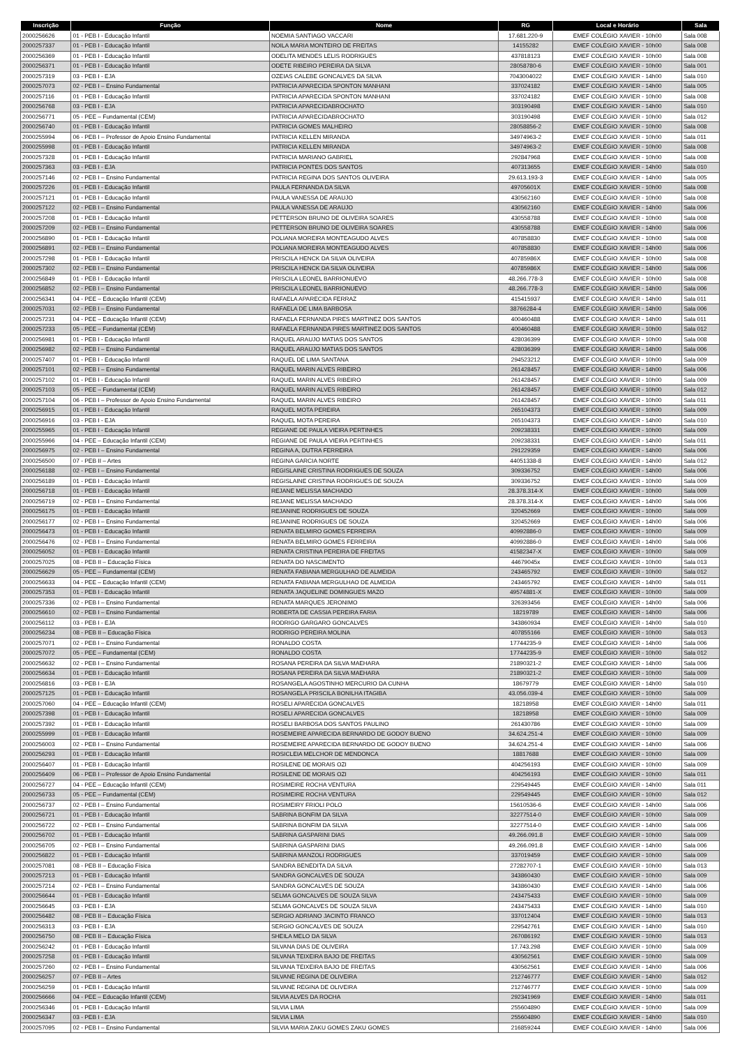| Inscrição | Função | Nome | RG | Local e Horário | Sala |
| --- | --- | --- | --- | --- | --- |
| 2000256626 | 01 - PEB I - Educação Infantil | NOEMIA SANTIAGO VACCARI | 17.681.220-9 | EMEF COLÉGIO XAVIER - 10h00 | Sala 008 |
| 2000257337 | 01 - PEB I - Educação Infantil | NOILA MARIA MONTEIRO DE FREITAS | 14155282 | EMEF COLÉGIO XAVIER - 10h00 | Sala 008 |
| 2000256369 | 01 - PEB I - Educação Infantil | ODELITA MENDES LELIS RODRIGUES | 437818123 | EMEF COLÉGIO XAVIER - 10h00 | Sala 008 |
| 2000256371 | 01 - PEB I - Educação Infantil | ODETE RIBEIRO PEREIRA DA SILVA | 28058780-6 | EMEF COLÉGIO XAVIER - 10h00 | Sala 001 |
| 2000257319 | 03 - PEB I - EJA | OZEIAS CALEBE GONCALVES DA SILVA | 7043004022 | EMEF COLÉGIO XAVIER - 14h00 | Sala 010 |
| 2000257073 | 02 - PEB I – Ensino Fundamental | PATRICIA APARECIDA SPONTON MANHANI | 337024182 | EMEF COLÉGIO XAVIER - 14h00 | Sala 005 |
| 2000257116 | 01 - PEB I - Educação Infantil | PATRICIA APARECIDA SPONTON MANHANI | 337024182 | EMEF COLÉGIO XAVIER - 10h00 | Sala 008 |
| 2000256768 | 03 - PEB I - EJA | PATRICIA APARECIDABROCHATO | 303190498 | EMEF COLÉGIO XAVIER - 14h00 | Sala 010 |
| 2000256771 | 05 - PEE – Fundamental (CEM) | PATRICIA APARECIDABROCHATO | 303190498 | EMEF COLÉGIO XAVIER - 10h00 | Sala 012 |
| 2000256740 | 01 - PEB I - Educação Infantil | PATRICIA GOMES MALHEIRO | 28058856-2 | EMEF COLÉGIO XAVIER - 10h00 | Sala 008 |
| 2000255994 | 06 - PEB I – Professor de Apoio Ensino Fundamental | PATRICIA KELLEN MIRANDA | 34974963-2 | EMEF COLÉGIO XAVIER - 10h00 | Sala 011 |
| 2000255998 | 01 - PEB I - Educação Infantil | PATRICIA KELLEN MIRANDA | 34974963-2 | EMEF COLÉGIO XAVIER - 10h00 | Sala 008 |
| 2000257328 | 01 - PEB I - Educação Infantil | PATRICIA MARIANO GABRIEL | 292847968 | EMEF COLÉGIO XAVIER - 10h00 | Sala 008 |
| 2000257363 | 03 - PEB I - EJA | PATRICIA PONTES DOS SANTOS | 407313655 | EMEF COLÉGIO XAVIER - 14h00 | Sala 010 |
| 2000257146 | 02 - PEB I – Ensino Fundamental | PATRICIA REGINA DOS SANTOS OLIVEIRA | 29.613.193-3 | EMEF COLÉGIO XAVIER - 14h00 | Sala 005 |
| 2000257226 | 01 - PEB I - Educação Infantil | PAULA FERNANDA DA SILVA | 49705601X | EMEF COLÉGIO XAVIER - 10h00 | Sala 008 |
| 2000257121 | 01 - PEB I - Educação Infantil | PAULA VANESSA DE ARAUJO | 430562160 | EMEF COLÉGIO XAVIER - 10h00 | Sala 008 |
| 2000257122 | 02 - PEB I – Ensino Fundamental | PAULA VANESSA DE ARAUJO | 430562160 | EMEF COLÉGIO XAVIER - 14h00 | Sala 006 |
| 2000257208 | 01 - PEB I - Educação Infantil | PETTERSON BRUNO DE OLIVEIRA SOARES | 430558788 | EMEF COLÉGIO XAVIER - 10h00 | Sala 008 |
| 2000257209 | 02 - PEB I – Ensino Fundamental | PETTERSON BRUNO DE OLIVEIRA SOARES | 430558788 | EMEF COLÉGIO XAVIER - 14h00 | Sala 006 |
| 2000256890 | 01 - PEB I - Educação Infantil | POLIANA MOREIRA MONTEAGUDO ALVES | 407858830 | EMEF COLÉGIO XAVIER - 10h00 | Sala 008 |
| 2000256891 | 02 - PEB I – Ensino Fundamental | POLIANA MOREIRA MONTEAGUDO ALVES | 407858830 | EMEF COLÉGIO XAVIER - 14h00 | Sala 006 |
| 2000257298 | 01 - PEB I - Educação Infantil | PRISCILA HENCK DA SILVA OLIVEIRA | 40785986X | EMEF COLÉGIO XAVIER - 10h00 | Sala 008 |
| 2000257302 | 02 - PEB I – Ensino Fundamental | PRISCILA HENCK DA SILVA OLIVEIRA | 40785986X | EMEF COLÉGIO XAVIER - 14h00 | Sala 006 |
| 2000256849 | 01 - PEB I - Educação Infantil | PRISCILA LEONEL BARRIONUEVO | 48.266.778-3 | EMEF COLÉGIO XAVIER - 10h00 | Sala 008 |
| 2000256852 | 02 - PEB I – Ensino Fundamental | PRISCILA LEONEL BARRIONUEVO | 48.266.778-3 | EMEF COLÉGIO XAVIER - 14h00 | Sala 006 |
| 2000256341 | 04 - PEE – Educação Infantil (CEM) | RAFAELA APARECIDA FERRAZ | 415415937 | EMEF COLÉGIO XAVIER - 14h00 | Sala 011 |
| 2000257031 | 02 - PEB I – Ensino Fundamental | RAFAELA DE LIMA BARBOSA | 38766284-4 | EMEF COLÉGIO XAVIER - 14h00 | Sala 006 |
| 2000257231 | 04 - PEE – Educação Infantil (CEM) | RAFAELA FERNANDA PIRES MARTINEZ DOS SANTOS | 400460488 | EMEF COLÉGIO XAVIER - 14h00 | Sala 011 |
| 2000257233 | 05 - PEE – Fundamental (CEM) | RAFAELA FERNANDA PIRES MARTINEZ DOS SANTOS | 400460488 | EMEF COLÉGIO XAVIER - 10h00 | Sala 012 |
| 2000256981 | 01 - PEB I - Educação Infantil | RAQUEL ARAUJO MATIAS DOS SANTOS | 428036399 | EMEF COLÉGIO XAVIER - 10h00 | Sala 008 |
| 2000256982 | 02 - PEB I – Ensino Fundamental | RAQUEL ARAUJO MATIAS DOS SANTOS | 428036399 | EMEF COLÉGIO XAVIER - 14h00 | Sala 006 |
| 2000257407 | 01 - PEB I - Educação Infantil | RAQUEL DE LIMA SANTANA | 294523212 | EMEF COLÉGIO XAVIER - 10h00 | Sala 009 |
| 2000257101 | 02 - PEB I – Ensino Fundamental | RAQUEL MARIN ALVES RIBEIRO | 261428457 | EMEF COLÉGIO XAVIER - 14h00 | Sala 006 |
| 2000257102 | 01 - PEB I - Educação Infantil | RAQUEL MARIN ALVES RIBEIRO | 261428457 | EMEF COLÉGIO XAVIER - 10h00 | Sala 009 |
| 2000257103 | 05 - PEE – Fundamental (CEM) | RAQUEL MARIN ALVES RIBEIRO | 261428457 | EMEF COLÉGIO XAVIER - 10h00 | Sala 012 |
| 2000257104 | 06 - PEB I – Professor de Apoio Ensino Fundamental | RAQUEL MARIN ALVES RIBEIRO | 261428457 | EMEF COLÉGIO XAVIER - 10h00 | Sala 011 |
| 2000256915 | 01 - PEB I - Educação Infantil | RAQUEL MOTA PEREIRA | 265104373 | EMEF COLÉGIO XAVIER - 10h00 | Sala 009 |
| 2000256916 | 03 - PEB I - EJA | RAQUEL MOTA PEREIRA | 265104373 | EMEF COLÉGIO XAVIER - 14h00 | Sala 010 |
| 2000255965 | 01 - PEB I - Educação Infantil | REGIANE DE PAULA VIEIRA PERTINHES | 209238331 | EMEF COLÉGIO XAVIER - 10h00 | Sala 009 |
| 2000255966 | 04 - PEE – Educação Infantil (CEM) | REGIANE DE PAULA VIEIRA PERTINHES | 209238331 | EMEF COLÉGIO XAVIER - 14h00 | Sala 011 |
| 2000256975 | 02 - PEB I – Ensino Fundamental | REGINA A, DUTRA FERREIRA | 291229359 | EMEF COLÉGIO XAVIER - 14h00 | Sala 006 |
| 2000256500 | 07 - PEB II – Artes | REGINA GARCIA NORTE | 44051338-8 | EMEF COLÉGIO XAVIER - 14h00 | Sala 012 |
| 2000256188 | 02 - PEB I – Ensino Fundamental | REGISLAINE CRISTINA RODRIGUES DE SOUZA | 309336752 | EMEF COLÉGIO XAVIER - 14h00 | Sala 006 |
| 2000256189 | 01 - PEB I - Educação Infantil | REGISLAINE CRISTINA RODRIGUES DE SOUZA | 309336752 | EMEF COLÉGIO XAVIER - 10h00 | Sala 009 |
| 2000256718 | 01 - PEB I - Educação Infantil | REJANE MELISSA MACHADO | 28.378.314-X | EMEF COLÉGIO XAVIER - 10h00 | Sala 009 |
| 2000256719 | 02 - PEB I – Ensino Fundamental | REJANE MELISSA MACHADO | 28.378.314-X | EMEF COLÉGIO XAVIER - 14h00 | Sala 006 |
| 2000256175 | 01 - PEB I - Educação Infantil | REJANINE RODRIGUES DE SOUZA | 320452669 | EMEF COLÉGIO XAVIER - 10h00 | Sala 009 |
| 2000256177 | 02 - PEB I – Ensino Fundamental | REJANINE RODRIGUES DE SOUZA | 320452669 | EMEF COLÉGIO XAVIER - 14h00 | Sala 006 |
| 2000256473 | 01 - PEB I - Educação Infantil | RENATA BELMIRO GOMES FERREIRA | 40992886-0 | EMEF COLÉGIO XAVIER - 10h00 | Sala 009 |
| 2000256476 | 02 - PEB I – Ensino Fundamental | RENATA BELMIRO GOMES FERREIRA | 40992886-0 | EMEF COLÉGIO XAVIER - 14h00 | Sala 006 |
| 2000256052 | 01 - PEB I - Educação Infantil | RENATA CRISTINA PEREIRA DE FREITAS | 41582347-X | EMEF COLÉGIO XAVIER - 10h00 | Sala 009 |
| 2000257025 | 08 - PEB II – Educação Física | RENATA DO NASCIMENTO | 44679045x | EMEF COLÉGIO XAVIER - 10h00 | Sala 013 |
| 2000256629 | 05 - PEE – Fundamental (CEM) | RENATA FABIANA MERGULHAO DE ALMEIDA | 243465792 | EMEF COLÉGIO XAVIER - 10h00 | Sala 012 |
| 2000256633 | 04 - PEE – Educação Infantil (CEM) | RENATA FABIANA MERGULHAO DE ALMEIDA | 243465792 | EMEF COLÉGIO XAVIER - 14h00 | Sala 011 |
| 2000257353 | 01 - PEB I - Educação Infantil | RENATA JAQUELINE DOMINGUES MAZO | 49574881-X | EMEF COLÉGIO XAVIER - 10h00 | Sala 009 |
| 2000257336 | 02 - PEB I – Ensino Fundamental | RENATA MARQUES JERONIMO | 326393456 | EMEF COLÉGIO XAVIER - 14h00 | Sala 006 |
| 2000256610 | 02 - PEB I – Ensino Fundamental | ROBERTA DE CASSIA PEREIRA FARIA | 18219789 | EMEF COLÉGIO XAVIER - 14h00 | Sala 006 |
| 2000256112 | 03 - PEB I - EJA | RODRIGO GARGARO GONCALVES | 343860934 | EMEF COLÉGIO XAVIER - 14h00 | Sala 010 |
| 2000256234 | 08 - PEB II – Educação Física | RODRIGO PEREIRA MOLINA | 407855166 | EMEF COLÉGIO XAVIER - 10h00 | Sala 013 |
| 2000257071 | 02 - PEB I – Ensino Fundamental | RONALDO COSTA | 17744235-9 | EMEF COLÉGIO XAVIER - 14h00 | Sala 006 |
| 2000257072 | 05 - PEE – Fundamental (CEM) | RONALDO COSTA | 17744235-9 | EMEF COLÉGIO XAVIER - 10h00 | Sala 012 |
| 2000256632 | 02 - PEB I – Ensino Fundamental | ROSANA PEREIRA DA SILVA MAEHARA | 21890321-2 | EMEF COLÉGIO XAVIER - 14h00 | Sala 006 |
| 2000256634 | 01 - PEB I - Educação Infantil | ROSANA PEREIRA DA SILVA MAEHARA | 21890321-2 | EMEF COLÉGIO XAVIER - 10h00 | Sala 009 |
| 2000256816 | 03 - PEB I - EJA | ROSANGELA AGOSTINHO MERCURIO DA CUNHA | 18679779 | EMEF COLÉGIO XAVIER - 14h00 | Sala 010 |
| 2000257125 | 01 - PEB I - Educação Infantil | ROSANGELA PRISCILA BONILHA ITAGIBA | 43.056.039-4 | EMEF COLÉGIO XAVIER - 10h00 | Sala 009 |
| 2000257060 | 04 - PEE – Educação Infantil (CEM) | ROSELI APARECIDA GONCALVES | 18218958 | EMEF COLÉGIO XAVIER - 14h00 | Sala 011 |
| 2000257398 | 01 - PEB I - Educação Infantil | ROSELI APARECIDA GONCALVES | 18218958 | EMEF COLÉGIO XAVIER - 10h00 | Sala 009 |
| 2000257392 | 01 - PEB I - Educação Infantil | ROSELI BARBOSA DOS SANTOS PAULINO | 261430786 | EMEF COLÉGIO XAVIER - 10h00 | Sala 009 |
| 2000255999 | 01 - PEB I - Educação Infantil | ROSEMEIRE APARECIDA BERNARDO DE GODOY BUENO | 34.624.251-4 | EMEF COLÉGIO XAVIER - 10h00 | Sala 009 |
| 2000256003 | 02 - PEB I – Ensino Fundamental | ROSEMEIRE APARECIDA BERNARDO DE GODOY BUENO | 34.624.251-4 | EMEF COLÉGIO XAVIER - 14h00 | Sala 006 |
| 2000256293 | 01 - PEB I - Educação Infantil | ROSICLEIA MELCHOR DE MENDONCA | 18817688 | EMEF COLÉGIO XAVIER - 10h00 | Sala 009 |
| 2000256407 | 01 - PEB I - Educação Infantil | ROSILENE DE MORAIS OZI | 404256193 | EMEF COLÉGIO XAVIER - 10h00 | Sala 009 |
| 2000256409 | 06 - PEB I – Professor de Apoio Ensino Fundamental | ROSILENE DE MORAIS OZI | 404256193 | EMEF COLÉGIO XAVIER - 10h00 | Sala 011 |
| 2000256727 | 04 - PEE – Educação Infantil (CEM) | ROSIMEIRE ROCHA VENTURA | 229549445 | EMEF COLÉGIO XAVIER - 14h00 | Sala 011 |
| 2000256733 | 05 - PEE – Fundamental (CEM) | ROSIMEIRE ROCHA VENTURA | 229549445 | EMEF COLÉGIO XAVIER - 10h00 | Sala 012 |
| 2000256737 | 02 - PEB I – Ensino Fundamental | ROSIMEIRY FRIOLI POLO | 15610536-6 | EMEF COLÉGIO XAVIER - 14h00 | Sala 006 |
| 2000256721 | 01 - PEB I - Educação Infantil | SABRINA BONFIM DA SILVA | 32277514-0 | EMEF COLÉGIO XAVIER - 10h00 | Sala 009 |
| 2000256722 | 02 - PEB I – Ensino Fundamental | SABRINA BONFIM DA SILVA | 32277514-0 | EMEF COLÉGIO XAVIER - 14h00 | Sala 006 |
| 2000256702 | 01 - PEB I - Educação Infantil | SABRINA GASPARINI DIAS | 49.266.091.8 | EMEF COLÉGIO XAVIER - 10h00 | Sala 009 |
| 2000256705 | 02 - PEB I – Ensino Fundamental | SABRINA GASPARINI DIAS | 49.266.091.8 | EMEF COLÉGIO XAVIER - 14h00 | Sala 006 |
| 2000256822 | 01 - PEB I - Educação Infantil | SABRINA MANZOLI RODRIGUES | 337019459 | EMEF COLÉGIO XAVIER - 10h00 | Sala 009 |
| 2000257081 | 08 - PEB II – Educação Física | SANDRA BENEDITA DA SILVA | 27282707-1 | EMEF COLÉGIO XAVIER - 10h00 | Sala 013 |
| 2000257213 | 01 - PEB I - Educação Infantil | SANDRA GONCALVES DE SOUZA | 343860430 | EMEF COLÉGIO XAVIER - 10h00 | Sala 009 |
| 2000257214 | 02 - PEB I – Ensino Fundamental | SANDRA GONCALVES DE SOUZA | 343860430 | EMEF COLÉGIO XAVIER - 14h00 | Sala 006 |
| 2000256644 | 01 - PEB I - Educação Infantil | SELMA GONCALVES DE SOUZA SILVA | 243475433 | EMEF COLÉGIO XAVIER - 10h00 | Sala 009 |
| 2000256645 | 03 - PEB I - EJA | SELMA GONCALVES DE SOUZA SILVA | 243475433 | EMEF COLÉGIO XAVIER - 14h00 | Sala 010 |
| 2000256482 | 08 - PEB II – Educação Física | SERGIO ADRIANO JACINTO FRANCO | 337012404 | EMEF COLÉGIO XAVIER - 10h00 | Sala 013 |
| 2000256313 | 03 - PEB I - EJA | SERGIO GONCALVES DE SOUZA | 229542761 | EMEF COLÉGIO XAVIER - 14h00 | Sala 010 |
| 2000256750 | 08 - PEB II – Educação Física | SHEILA MELO DA SILVA | 267086192 | EMEF COLÉGIO XAVIER - 10h00 | Sala 013 |
| 2000256242 | 01 - PEB I - Educação Infantil | SILVANA DIAS DE OLIVEIRA | 17.743.298 | EMEF COLÉGIO XAVIER - 10h00 | Sala 009 |
| 2000257258 | 01 - PEB I - Educação Infantil | SILVANA TEIXEIRA BAJO DE FREITAS | 430562561 | EMEF COLÉGIO XAVIER - 10h00 | Sala 009 |
| 2000257260 | 02 - PEB I – Ensino Fundamental | SILVANA TEIXEIRA BAJO DE FREITAS | 430562561 | EMEF COLÉGIO XAVIER - 14h00 | Sala 006 |
| 2000256257 | 07 - PEB II – Artes | SILVANE REGINA DE OLIVEIRA | 212746777 | EMEF COLÉGIO XAVIER - 14h00 | Sala 012 |
| 2000256259 | 01 - PEB I - Educação Infantil | SILVANE REGINA DE OLIVEIRA | 212746777 | EMEF COLÉGIO XAVIER - 10h00 | Sala 009 |
| 2000256666 | 04 - PEE – Educação Infantil (CEM) | SILVIA ALVES DA ROCHA | 292341969 | EMEF COLÉGIO XAVIER - 14h00 | Sala 011 |
| 2000256346 | 01 - PEB I - Educação Infantil | SILVIA LIMA | 255604890 | EMEF COLÉGIO XAVIER - 10h00 | Sala 009 |
| 2000256347 | 03 - PEB I - EJA | SILVIA LIMA | 255604890 | EMEF COLÉGIO XAVIER - 14h00 | Sala 010 |
| 2000257095 | 02 - PEB I – Ensino Fundamental | SILVIA MARIA ZAKU GOMES ZAKU GOMES | 216859244 | EMEF COLÉGIO XAVIER - 14h00 | Sala 006 |